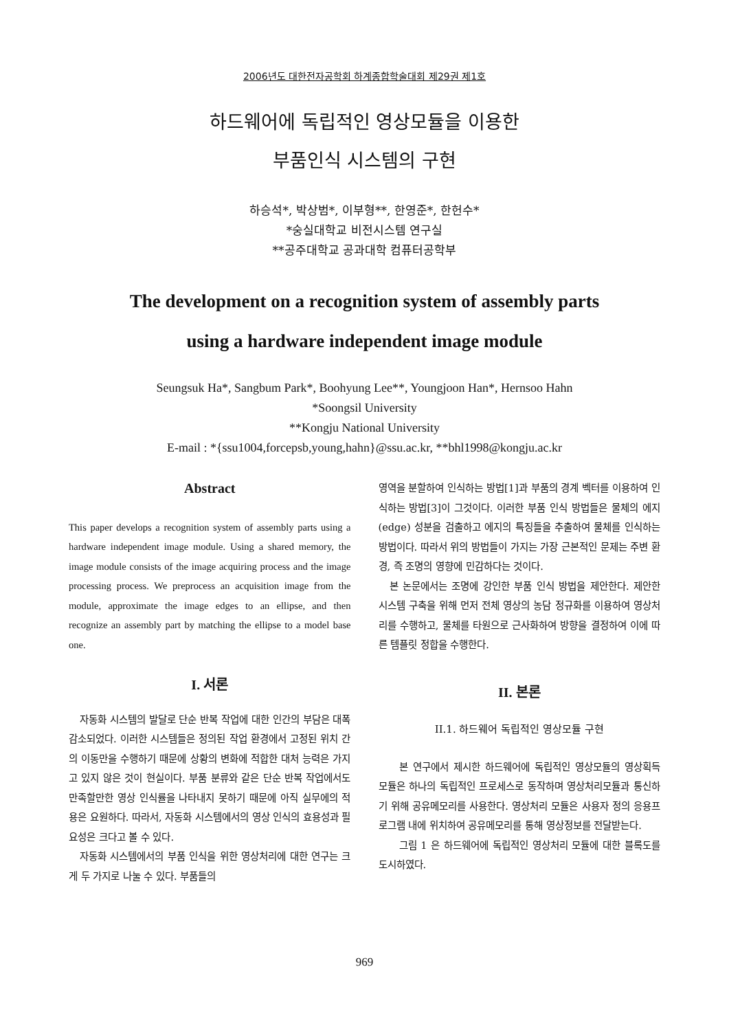2006년도 대한전자공학회 하계종합학술대회 제29권 제1호
하드웨어에 독립적인 영상모듈을 이용한
부품인식 시스템의 구현
하승석*, 박상범*, 이부형**, 한영준*, 한헌수*
*숭실대학교 비전시스템 연구실
**공주대학교 공과대학 컴퓨터공학부
The development on a recognition system of assembly parts
using a hardware independent image module
Seungsuk Ha*, Sangbum Park*, Boohyung Lee**, Youngjoon Han*, Hernsoo Hahn
*Soongsil University
**Kongju National University
E-mail : *{ssu1004,forcepsb,young,hahn}@ssu.ac.kr, **bhl1998@kongju.ac.kr
Abstract
This paper develops a recognition system of assembly parts using a hardware independent image module. Using a shared memory, the image module consists of the image acquiring process and the image processing process. We preprocess an acquisition image from the module, approximate the image edges to an ellipse, and then recognize an assembly part by matching the ellipse to a model base one.
I. 서론
자동화 시스템의 발달로 단순 반복 작업에 대한 인간의 부담은 대폭 감소되었다. 이러한 시스템들은 정의된 작업 환경에서 고정된 위치 간의 이동만을 수행하기 때문에 상황의 변화에 적합한 대처 능력은 가지고 있지 않은 것이 현실이다. 부품 분류와 같은 단순 반복 작업에서도 만족할만한 영상 인식률을 나타내지 못하기 때문에 아직 실무에의 적용은 요원하다. 따라서, 자동화 시스템에서의 영상 인식의 효용성과 필요성은 크다고 볼 수 있다.
자동화 시스템에서의 부품 인식을 위한 영상처리에 대한 연구는 크게 두 가지로 나눌 수 있다. 부품들의
영역을 분할하여 인식하는 방법[1]과 부품의 경계 벡터를 이용하여 인식하는 방법[3]이 그것이다. 이러한 부품 인식 방법들은 물체의 에지(edge) 성분을 검출하고 에지의 특징들을 추출하여 물체를 인식하는 방법이다. 따라서 위의 방법들이 가지는 가장 근본적인 문제는 주변 환경, 즉 조명의 영향에 민감하다는 것이다.
본 논문에서는 조명에 강인한 부품 인식 방법을 제안한다. 제안한 시스템 구축을 위해 먼저 전체 영상의 농담 정규화를 이용하여 영상처리를 수행하고, 물체를 타원으로 근사화하여 방향을 결정하여 이에 따른 템플릿 정합을 수행한다.
II. 본론
II.1. 하드웨어 독립적인 영상모듈 구현
본 연구에서 제시한 하드웨어에 독립적인 영상모듈의 영상획득 모듈은 하나의 독립적인 프로세스로 동작하며 영상처리모듈과 통신하기 위해 공유메모리를 사용한다. 영상처리 모듈은 사용자 정의 응용프로그램 내에 위치하여 공유메모리를 통해 영상정보를 전달받는다.
그림 1 은 하드웨어에 독립적인 영상처리 모듈에 대한 블록도를 도시하였다.
969